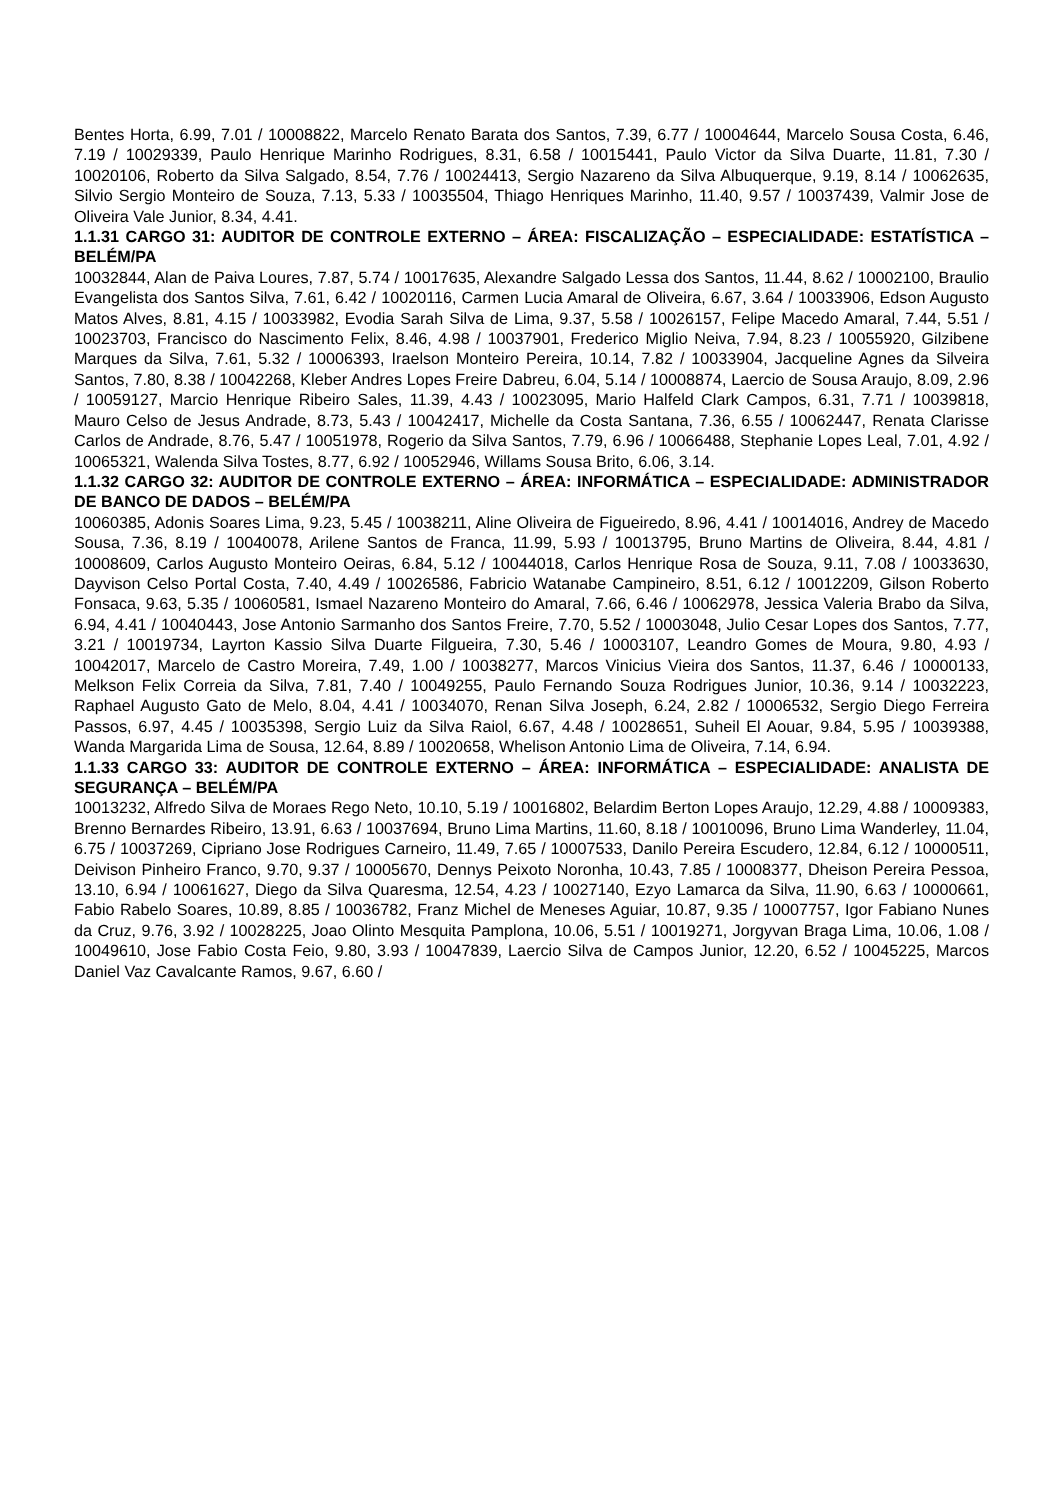Bentes Horta, 6.99, 7.01 / 10008822, Marcelo Renato Barata dos Santos, 7.39, 6.77 / 10004644, Marcelo Sousa Costa, 6.46, 7.19 / 10029339, Paulo Henrique Marinho Rodrigues, 8.31, 6.58 / 10015441, Paulo Victor da Silva Duarte, 11.81, 7.30 / 10020106, Roberto da Silva Salgado, 8.54, 7.76 / 10024413, Sergio Nazareno da Silva Albuquerque, 9.19, 8.14 / 10062635, Silvio Sergio Monteiro de Souza, 7.13, 5.33 / 10035504, Thiago Henriques Marinho, 11.40, 9.57 / 10037439, Valmir Jose de Oliveira Vale Junior, 8.34, 4.41.
1.1.31 CARGO 31: AUDITOR DE CONTROLE EXTERNO – ÁREA: FISCALIZAÇÃO – ESPECIALIDADE: ESTATÍSTICA – BELÉM/PA
10032844, Alan de Paiva Loures, 7.87, 5.74 / 10017635, Alexandre Salgado Lessa dos Santos, 11.44, 8.62 / 10002100, Braulio Evangelista dos Santos Silva, 7.61, 6.42 / 10020116, Carmen Lucia Amaral de Oliveira, 6.67, 3.64 / 10033906, Edson Augusto Matos Alves, 8.81, 4.15 / 10033982, Evodia Sarah Silva de Lima, 9.37, 5.58 / 10026157, Felipe Macedo Amaral, 7.44, 5.51 / 10023703, Francisco do Nascimento Felix, 8.46, 4.98 / 10037901, Frederico Miglio Neiva, 7.94, 8.23 / 10055920, Gilzibene Marques da Silva, 7.61, 5.32 / 10006393, Iraelson Monteiro Pereira, 10.14, 7.82 / 10033904, Jacqueline Agnes da Silveira Santos, 7.80, 8.38 / 10042268, Kleber Andres Lopes Freire Dabreu, 6.04, 5.14 / 10008874, Laercio de Sousa Araujo, 8.09, 2.96 / 10059127, Marcio Henrique Ribeiro Sales, 11.39, 4.43 / 10023095, Mario Halfeld Clark Campos, 6.31, 7.71 / 10039818, Mauro Celso de Jesus Andrade, 8.73, 5.43 / 10042417, Michelle da Costa Santana, 7.36, 6.55 / 10062447, Renata Clarisse Carlos de Andrade, 8.76, 5.47 / 10051978, Rogerio da Silva Santos, 7.79, 6.96 / 10066488, Stephanie Lopes Leal, 7.01, 4.92 / 10065321, Walenda Silva Tostes, 8.77, 6.92 / 10052946, Willams Sousa Brito, 6.06, 3.14.
1.1.32 CARGO 32: AUDITOR DE CONTROLE EXTERNO – ÁREA: INFORMÁTICA – ESPECIALIDADE: ADMINISTRADOR DE BANCO DE DADOS – BELÉM/PA
10060385, Adonis Soares Lima, 9.23, 5.45 / 10038211, Aline Oliveira de Figueiredo, 8.96, 4.41 / 10014016, Andrey de Macedo Sousa, 7.36, 8.19 / 10040078, Arilene Santos de Franca, 11.99, 5.93 / 10013795, Bruno Martins de Oliveira, 8.44, 4.81 / 10008609, Carlos Augusto Monteiro Oeiras, 6.84, 5.12 / 10044018, Carlos Henrique Rosa de Souza, 9.11, 7.08 / 10033630, Dayvison Celso Portal Costa, 7.40, 4.49 / 10026586, Fabricio Watanabe Campineiro, 8.51, 6.12 / 10012209, Gilson Roberto Fonsaca, 9.63, 5.35 / 10060581, Ismael Nazareno Monteiro do Amaral, 7.66, 6.46 / 10062978, Jessica Valeria Brabo da Silva, 6.94, 4.41 / 10040443, Jose Antonio Sarmanho dos Santos Freire, 7.70, 5.52 / 10003048, Julio Cesar Lopes dos Santos, 7.77, 3.21 / 10019734, Layrton Kassio Silva Duarte Filgueira, 7.30, 5.46 / 10003107, Leandro Gomes de Moura, 9.80, 4.93 / 10042017, Marcelo de Castro Moreira, 7.49, 1.00 / 10038277, Marcos Vinicius Vieira dos Santos, 11.37, 6.46 / 10000133, Melkson Felix Correia da Silva, 7.81, 7.40 / 10049255, Paulo Fernando Souza Rodrigues Junior, 10.36, 9.14 / 10032223, Raphael Augusto Gato de Melo, 8.04, 4.41 / 10034070, Renan Silva Joseph, 6.24, 2.82 / 10006532, Sergio Diego Ferreira Passos, 6.97, 4.45 / 10035398, Sergio Luiz da Silva Raiol, 6.67, 4.48 / 10028651, Suheil El Aouar, 9.84, 5.95 / 10039388, Wanda Margarida Lima de Sousa, 12.64, 8.89 / 10020658, Whelison Antonio Lima de Oliveira, 7.14, 6.94.
1.1.33 CARGO 33: AUDITOR DE CONTROLE EXTERNO – ÁREA: INFORMÁTICA – ESPECIALIDADE: ANALISTA DE SEGURANÇA – BELÉM/PA
10013232, Alfredo Silva de Moraes Rego Neto, 10.10, 5.19 / 10016802, Belardim Berton Lopes Araujo, 12.29, 4.88 / 10009383, Brenno Bernardes Ribeiro, 13.91, 6.63 / 10037694, Bruno Lima Martins, 11.60, 8.18 / 10010096, Bruno Lima Wanderley, 11.04, 6.75 / 10037269, Cipriano Jose Rodrigues Carneiro, 11.49, 7.65 / 10007533, Danilo Pereira Escudero, 12.84, 6.12 / 10000511, Deivison Pinheiro Franco, 9.70, 9.37 / 10005670, Dennys Peixoto Noronha, 10.43, 7.85 / 10008377, Dheison Pereira Pessoa, 13.10, 6.94 / 10061627, Diego da Silva Quaresma, 12.54, 4.23 / 10027140, Ezyo Lamarca da Silva, 11.90, 6.63 / 10000661, Fabio Rabelo Soares, 10.89, 8.85 / 10036782, Franz Michel de Meneses Aguiar, 10.87, 9.35 / 10007757, Igor Fabiano Nunes da Cruz, 9.76, 3.92 / 10028225, Joao Olinto Mesquita Pamplona, 10.06, 5.51 / 10019271, Jorgyvan Braga Lima, 10.06, 1.08 / 10049610, Jose Fabio Costa Feio, 9.80, 3.93 / 10047839, Laercio Silva de Campos Junior, 12.20, 6.52 / 10045225, Marcos Daniel Vaz Cavalcante Ramos, 9.67, 6.60 /